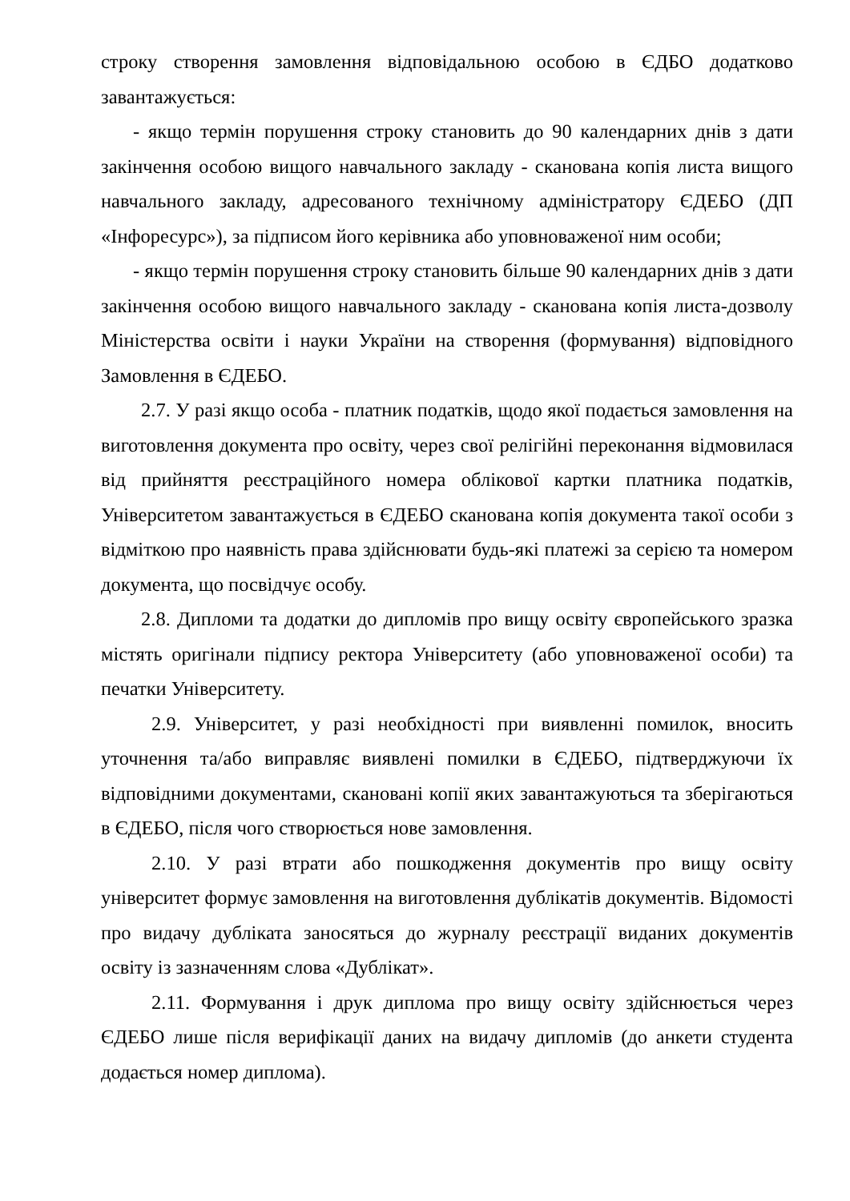строку створення замовлення відповідальною особою в ЄДБО додатково завантажується:
- якщо термін порушення строку становить до 90 календарних днів з дати закінчення особою вищого навчального закладу - сканована копія листа вищого навчального закладу, адресованого технічному адміністратору ЄДЕБО (ДП «Інфоресурс»), за підписом його керівника або уповноваженої ним особи;
- якщо термін порушення строку становить більше 90 календарних днів з дати закінчення особою вищого навчального закладу - сканована копія листа-дозволу Міністерства освіти і науки України на створення (формування) відповідного Замовлення в ЄДЕБО.
2.7. У разі якщо особа - платник податків, щодо якої подається замовлення на виготовлення документа про освіту, через свої релігійні переконання відмовилася від прийняття реєстраційного номера облікової картки платника податків, Університетом завантажується в ЄДЕБО сканована копія документа такої особи з відміткою про наявність права здійснювати будь-які платежі за серією та номером документа, що посвідчує особу.
2.8. Дипломи та додатки до дипломів про вищу освіту європейського зразка містять оригінали підпису ректора Університету (або уповноваженої особи) та печатки Університету.
2.9. Університет, у разі необхідності при виявленні помилок, вносить уточнення та/або виправляє виявлені помилки в ЄДЕБО, підтверджуючи їх відповідними документами, скановані копії яких завантажуються та зберігаються в ЄДЕБО, після чого створюється нове замовлення.
2.10. У разі втрати або пошкодження документів про вищу освіту університет формує замовлення на виготовлення дублікатів документів. Відомості про видачу дубліката заносяться до журналу реєстрації виданих документів освіту із зазначенням слова «Дублікат».
2.11. Формування і друк диплома про вищу освіту здійснюється через ЄДЕБО лише після верифікації даних на видачу дипломів (до анкети студента додається номер диплома).